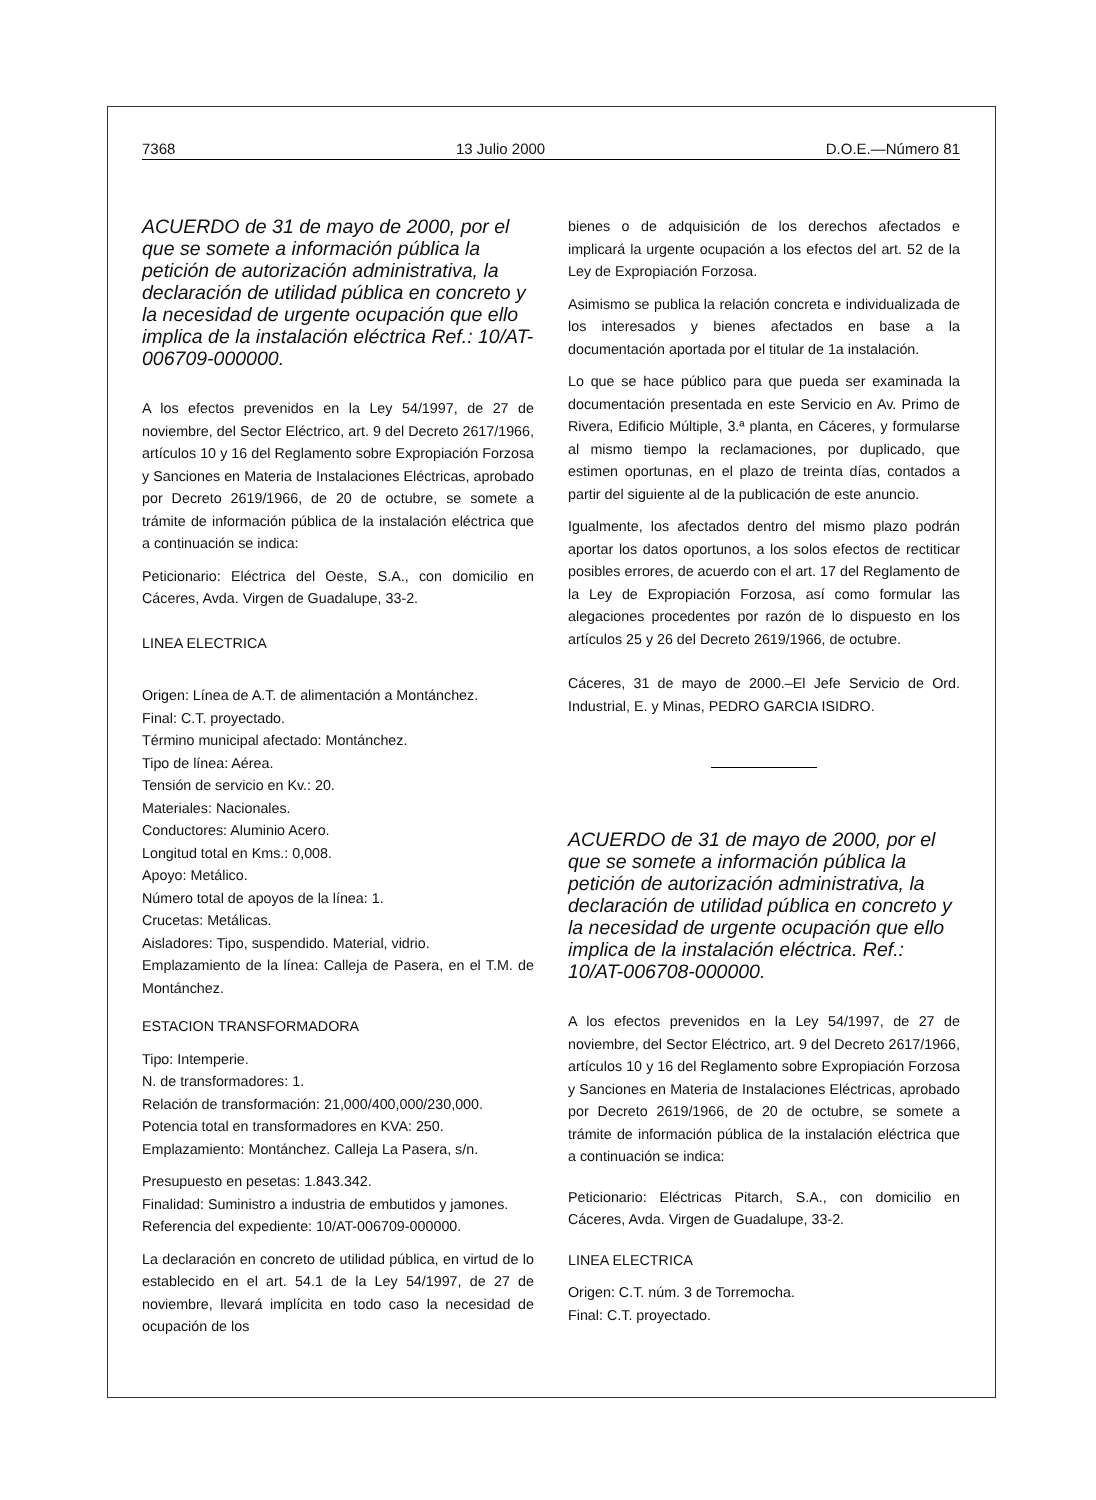7368 13 Julio 2000 D.O.E.—Número 81
ACUERDO de 31 de mayo de 2000, por el que se somete a información pública la petición de autorización administrativa, la declaración de utilidad pública en concreto y la necesidad de urgente ocupación que ello implica de la instalación eléctrica Ref.: 10/AT-006709-000000.
A los efectos prevenidos en la Ley 54/1997, de 27 de noviembre, del Sector Eléctrico, art. 9 del Decreto 2617/1966, artículos 10 y 16 del Reglamento sobre Expropiación Forzosa y Sanciones en Materia de Instalaciones Eléctricas, aprobado por Decreto 2619/1966, de 20 de octubre, se somete a trámite de información pública de la instalación eléctrica que a continuación se indica:
Peticionario: Eléctrica del Oeste, S.A., con domicilio en Cáceres, Avda. Virgen de Guadalupe, 33-2.
LINEA ELECTRICA
Origen: Línea de A.T. de alimentación a Montánchez.
Final: C.T. proyectado.
Término municipal afectado: Montánchez.
Tipo de línea: Aérea.
Tensión de servicio en Kv.: 20.
Materiales: Nacionales.
Conductores: Aluminio Acero.
Longitud total en Kms.: 0,008.
Apoyo: Metálico.
Número total de apoyos de la línea: 1.
Crucetas: Metálicas.
Aisladores: Tipo, suspendido. Material, vidrio.
Emplazamiento de la línea: Calleja de Pasera, en el T.M. de Montánchez.
ESTACION TRANSFORMADORA
Tipo: Intemperie.
N. de transformadores: 1.
Relación de transformación: 21,000/400,000/230,000.
Potencia total en transformadores en KVA: 250.
Emplazamiento: Montánchez. Calleja La Pasera, s/n.
Presupuesto en pesetas: 1.843.342.
Finalidad: Suministro a industria de embutidos y jamones.
Referencia del expediente: 10/AT-006709-000000.
La declaración en concreto de utilidad pública, en virtud de lo establecido en el art. 54.1 de la Ley 54/1997, de 27 de noviembre, llevará implícita en todo caso la necesidad de ocupación de los
bienes o de adquisición de los derechos afectados e implicará la urgente ocupación a los efectos del art. 52 de la Ley de Expropiación Forzosa.
Asimismo se publica la relación concreta e individualizada de los interesados y bienes afectados en base a la documentación aportada por el titular de 1a instalación.
Lo que se hace público para que pueda ser examinada la documentación presentada en este Servicio en Av. Primo de Rivera, Edificio Múltiple, 3.ª planta, en Cáceres, y formularse al mismo tiempo la reclamaciones, por duplicado, que estimen oportunas, en el plazo de treinta días, contados a partir del siguiente al de la publicación de este anuncio.
Igualmente, los afectados dentro del mismo plazo podrán aportar los datos oportunos, a los solos efectos de rectiticar posibles errores, de acuerdo con el art. 17 del Reglamento de la Ley de Expropiación Forzosa, así como formular las alegaciones procedentes por razón de lo dispuesto en los artículos 25 y 26 del Decreto 2619/1966, de octubre.
Cáceres, 31 de mayo de 2000.–El Jefe Servicio de Ord. Industrial, E. y Minas, PEDRO GARCIA ISIDRO.
ACUERDO de 31 de mayo de 2000, por el que se somete a información pública la petición de autorización administrativa, la declaración de utilidad pública en concreto y la necesidad de urgente ocupación que ello implica de la instalación eléctrica. Ref.: 10/AT-006708-000000.
A los efectos prevenidos en la Ley 54/1997, de 27 de noviembre, del Sector Eléctrico, art. 9 del Decreto 2617/1966, artículos 10 y 16 del Reglamento sobre Expropiación Forzosa y Sanciones en Materia de Instalaciones Eléctricas, aprobado por Decreto 2619/1966, de 20 de octubre, se somete a trámite de información pública de la instalación eléctrica que a continuación se indica:
Peticionario: Eléctricas Pitarch, S.A., con domicilio en Cáceres, Avda. Virgen de Guadalupe, 33-2.
LINEA ELECTRICA
Origen: C.T. núm. 3 de Torremocha.
Final: C.T. proyectado.